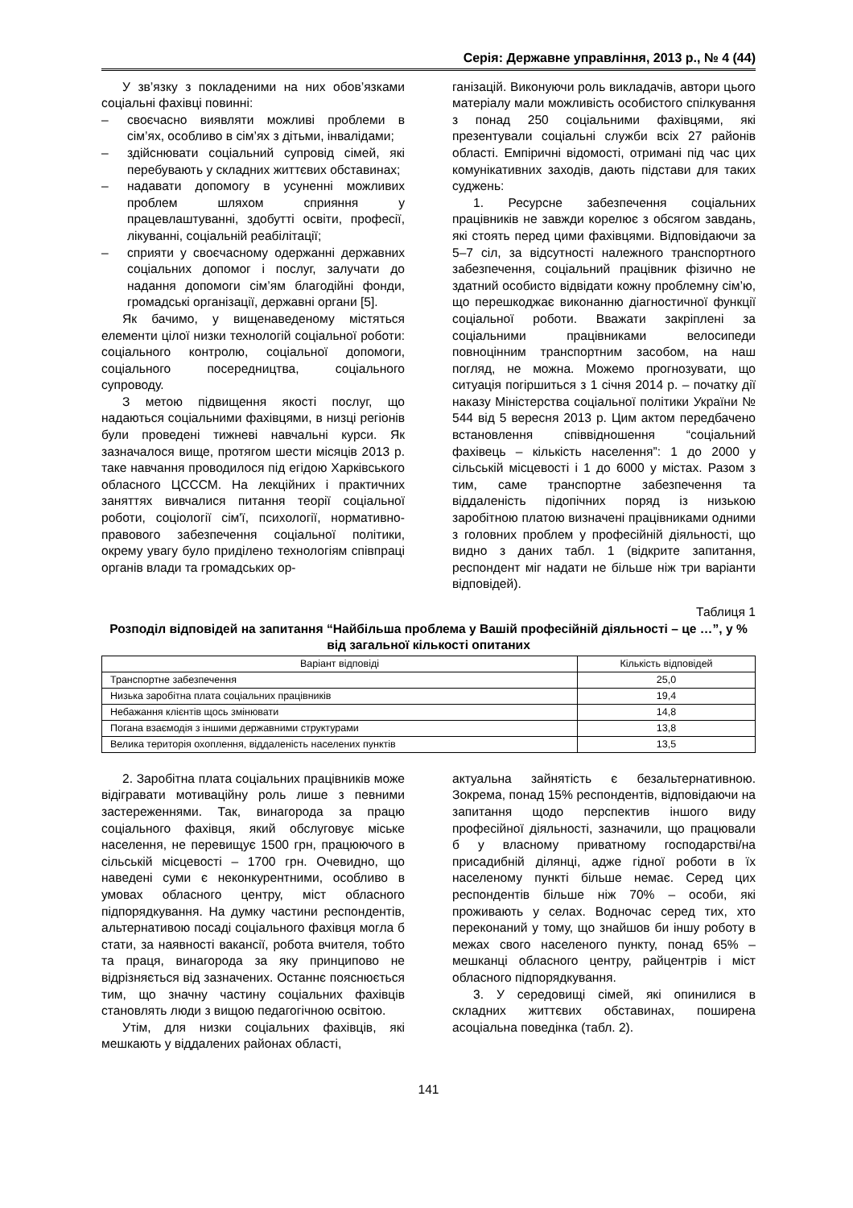Серія: Державне управління, 2013 р., № 4 (44)
У зв’язку з покладеними на них обов’язками соціальні фахівці повинні:
– своєчасно виявляти можливі проблеми в сім’ях, особливо в сім’ях з дітьми, інвалідами;
– здійснювати соціальний супровід сімей, які перебувають у складних життєвих обставинах;
– надавати допомогу в усуненні можливих проблем шляхом сприяння у працевлаштуванні, здобутті освіти, професії, лікуванні, соціальній реабілітації;
– сприяти у своєчасному одержанні державних соціальних допомог і послуг, залучати до надання допомоги сім’ям благодійні фонди, громадські організації, державні органи [5].
Як бачимо, у вищенаведеному містяться елементи цілої низки технологій соціальної роботи: соціального контролю, соціальної допомоги, соціального посередництва, соціального супроводу.
З метою підвищення якості послуг, що надаються соціальними фахівцями, в низці регіонів були проведені тижневі навчальні курси. Як зазначалося вище, протягом шести місяців 2013 р. таке навчання проводилося під егідою Харківського обласного ЦСССМ. На лекційних і практичних заняттях вивчалися питання теорії соціальної роботи, соціології сім'ї, психології, нормативно-правового забезпечення соціальної політики, окрему увагу було приділено технологіям співпраці органів влади та громадських ор-
ганізацій. Виконуючи роль викладачів, автори цього матеріалу мали можливість особистого спілкування з понад 250 соціальними фахівцями, які презентували соціальні служби всіх 27 районів області. Емпіричні відомості, отримані під час цих комунікативних заходів, дають підстави для таких суджень:
1. Ресурсне забезпечення соціальних працівників не завжди корелює з обсягом завдань, які стоять перед цими фахівцями. Відповідаючи за 5–7 сіл, за відсутності належного транспортного забезпечення, соціальний працівник фізично не здатний особисто відвідати кожну проблемну сім’ю, що перешкоджає виконанню діагностичної функції соціальної роботи. Вважати закріплені за соціальними працівниками велосипеди повноцінним транспортним засобом, на наш погляд, не можна. Можемо прогнозувати, що ситуація погіршиться з 1 січня 2014 р. – початку дії наказу Міністерства соціальної політики України № 544 від 5 вересня 2013 р. Цим актом передбачено встановлення співвідношення “соціальний фахівець – кількість населення”: 1 до 2000 у сільській місцевості і 1 до 6000 у містах. Разом з тим, саме транспортне забезпечення та віддаленість підопічних поряд із низькою заробітною платою визначені працівниками одними з головних проблем у професійній діяльності, що видно з даних табл. 1 (відкрите запитання, респондент міг надати не більше ніж три варіанти відповідей).
Таблиця 1
Розподіл відповідей на запитання “Найбільша проблема у Вашій професійній діяльності – це …”, у % від загальної кількості опитаних
| Варіант відповіді | Кількість відповідей |
| --- | --- |
| Транспортне забезпечення | 25,0 |
| Низька заробітна плата соціальних працівників | 19,4 |
| Небажання клієнтів щось змінювати | 14,8 |
| Погана взаємодія з іншими державними структурами | 13,8 |
| Велика територія охоплення, віддаленість населених пунктів | 13,5 |
2. Заробітна плата соціальних працівників може відігравати мотиваційну роль лише з певними застереженнями. Так, винагорода за працю соціального фахівця, який обслуговує міське населення, не перевищує 1500 грн, працюючого в сільській місцевості – 1700 грн. Очевидно, що наведені суми є неконкурентними, особливо в умовах обласного центру, міст обласного підпорядкування. На думку частини респондентів, альтернативою посаді соціального фахівця могла б стати, за наявності вакансії, робота вчителя, тобто та праця, винагорода за яку принципово не відрізняється від зазначених. Останнє пояснюється тим, що значну частину соціальних фахівців становлять люди з вищою педагогічною освітою.
Утім, для низки соціальних фахівців, які мешкають у віддалених районах області,
актуальна зайнятість є безальтернативною. Зокрема, понад 15% респондентів, відповідаючи на запитання щодо перспектив іншого виду професійної діяльності, зазначили, що працювали б у власному приватному господарстві/на присадибній ділянці, адже гідної роботи в їх населеному пункті більше немає. Серед цих респондентів більше ніж 70% – особи, які проживають у селах. Водночас серед тих, хто переконаний у тому, що знайшов би іншу роботу в межах свого населеного пункту, понад 65% – мешканці обласного центру, райцентрів і міст обласного підпорядкування.
3. У середовищі сімей, які опинилися в складних життєвих обставинах, поширена асоціальна поведінка (табл. 2).
141